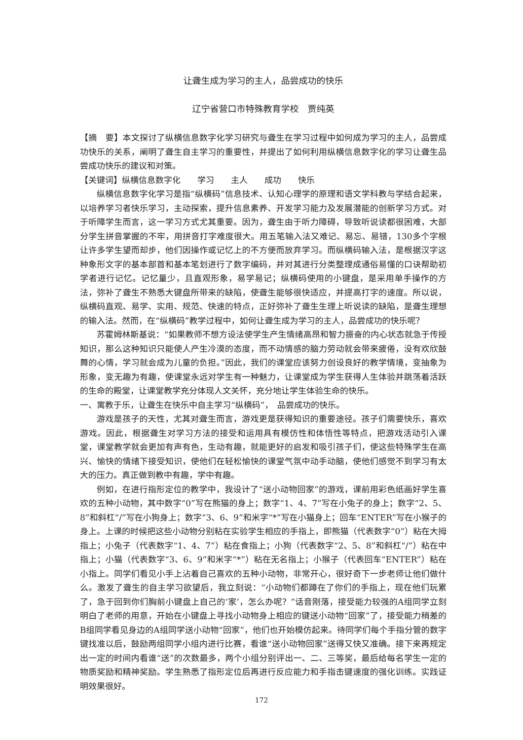让聋生成为学习的主人，品尝成功的快乐
辽宁省营口市特殊教育学校　贾纯英
【摘　要】本文探讨了纵横信息数字化学习研究与聋生在学习过程中如何成为学习的主人，品尝成功快乐的关系，阐明了聋生自主学习的重要性，并提出了如何利用纵横信息数字化的学习让聋生品尝成功快乐的建议和对策。
【关键词】纵横信息数字化　　学习　　主人　　成功　　快乐
纵横信息数字化学习是指“纵横码”信息技术、认知心理学的原理和语文学科教与学结合起来，以培养学习者快乐学习，主动探索，提升信息素养、开发学习能力及发展潜能的创新学习方式。对于听障学生而言，这一学习方式尤其重要。因为，聋生由于听力障碍，导致听说读都很困难，大部分学生拼音掌握的不牢，用拼音打字难度很大。用五笔输入法又难记、易忘、易错，130多个字根让许多学生望而却步，他们因操作或记忆上的不方便而放弃学习。而纵横码输入法，是根据汉字这种象形文字的基本部首和基本笔划进行了数字编码，并对其进行分类整理成通俗易懂的口诀帮助初学者进行记忆。记忆量少，且直观形象，易学易记；纵横码使用的小键盘，是采用单手操作的方法，弥补了聋生不熟悉大键盘所带来的缺陷，使聋生能够很快适应，并提高打字的速度。所以说，纵横码直观、易学、实用、规范、快速的特点，正好弥补了聋生生理上听说读的缺陷，是聋生理想的输入法。然而，在“纵横码”教学过程中，如何让聋生成为学习的主人，品尝成功的快乐呢？
苏霍姆林斯基说：“如果教师不想方设法使学生产生情绪高昂和智力振奋的内心状态就急于传授知识，那么这种知识只能使人产生冷漠的态度，而不动情感的脑力劳动就会带来疲倦，没有欢欣鼓舞的心情，学习就会成为儿童的负担。”因此，我们的课堂应该努力创设良好的教学情境，变抽象为形象，变无趣为有趣，使课堂永远对学生有一种魅力，让课堂成为学生获得人生体验并跳荡着活跃的生命的殿堂，让课堂教学充分体现人文关怀，充分地让学生体验生命的快乐。
一、寓教于乐，让聋生在快乐中自主学习“纵横码”，　品尝成功的快乐。
游戏是孩子的天性，尤其对聋生而言，游戏更是获得知识的重要途径。孩子们需要快乐，喜欢游戏。因此，根据聋生对学习方法的接受和运用具有模仿性和体悟性等特点，把游戏活动引入课堂，课堂教学就会更加有声有色，生动有趣，就能更好的启发和吸引孩子们，使这些特殊学生在高兴、愉快的情绪下接受知识，使他们在轻松愉快的课堂气氛中动手动脑，使他们感觉不到学习有太大的压力。真正做到教中有趣，学中有趣。
例如，在进行指形定位的教学中，我设计了“送小动物回家”的游戏，课前用彩色纸画好学生喜欢的五种小动物，其中数字“0”写在熊猫的身上；数字“1、4、7”写在小兔子的身上；数字“2、5、8”和斜杠“/”写在小狗身上；数字“3、6、9”和米字“*”写在小猫身上；回车“ENTER”写在小猴子的身上。上课的时候把这些小动物分别粘在实验学生相应的手指上，即熊猫（代表数字“0”）粘在大拇指上；小兔子（代表数字“1、4、7”）粘在食指上；小狗（代表数字“2、5、8”和斜杠“/”）粘在中指上；小猫（代表数字“3、6、9”和米字“*”）粘在无名指上；小猴子（代表回车“ENTER”）粘在小指上。同学们看见小手上沾着自己喜欢的五种小动物，非常开心，很好奇下一步老师让他们做什么。激发了聋生的自主学习欲望后，我立刻说：“小动物们都蹲在了你们的手指上，现在他们玩累了，急于回到你们胸前小键盘上自己的‘家’，怎么办呢？”话音刚落，接受能力较强的A组同学立刻明白了老师的用意，开始在小键盘上寻找小动物身上相应的键送小动物“回家”了，接受能力稍差的B组同学看见身边的A组同学送小动物“回家”，他们也开始模仿起来。待同学们每个手指分管的数字键找准以后，鼓励两组同学小组内进行比赛，看谁“送小动物回家”送得又快又准确。接下来再规定出一定的时间内看谁“送”的次数最多，两个小组分别评出一、二、三等奖，最后给每名学生一定的物质奖励和精神奖励。学生熟悉了指形定位后再进行反应能力和手指击键速度的强化训练。实践证明效果很好。
172